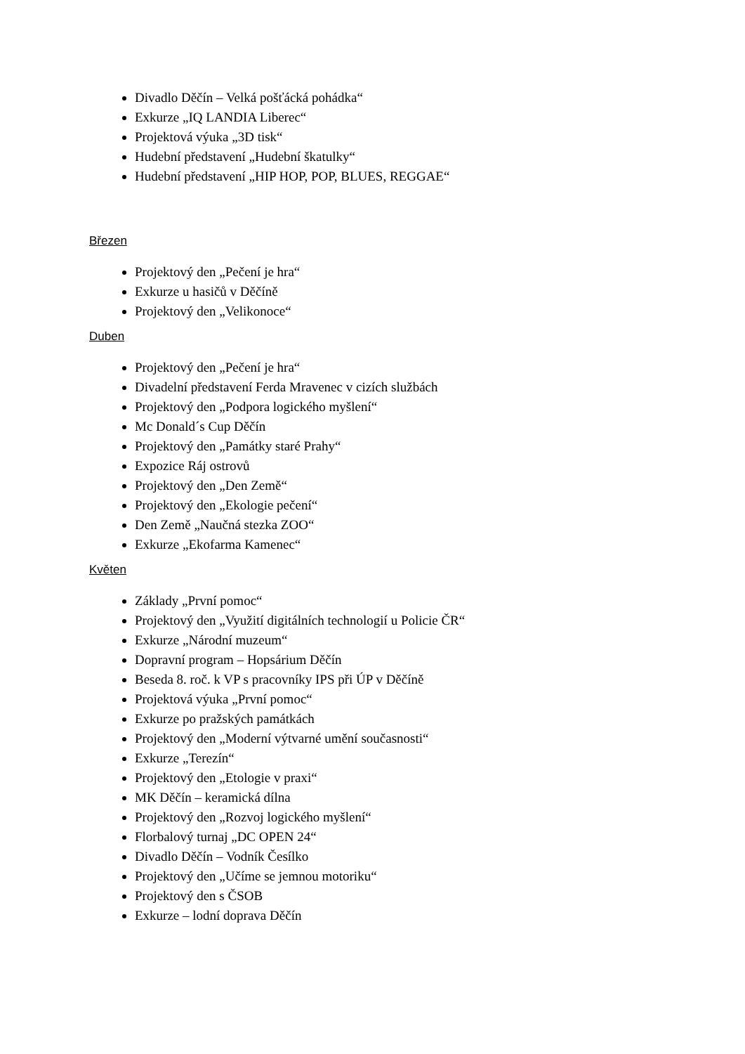Divadlo Děčín – Velká pošťácká pohádka“
Exkurze „IQ LANDIA Liberec“
Projektová výuka „3D tisk“
Hudební představení „Hudební škatulky“
Hudební představení „HIP HOP, POP, BLUES, REGGAE“
Březen
Projektový den „Pečení je hra“
Exkurze u hasičů v Děčíně
Projektový den „Velikonoce“
Duben
Projektový den „Pečení je hra“
Divadelní představení Ferda Mravenec v cizích službách
Projektový den „Podpora logického myšlení“
Mc Donald´s Cup Děčín
Projektový den „Památky staré Prahy“
Expozice Ráj ostrovů
Projektový den „Den Země“
Projektový den „Ekologie pečení“
Den Země „Naučná stezka ZOO“
Exkurze „Ekofarma Kamenec“
Květen
Základy „První pomoc“
Projektový den „Využití digitálních technologií u Policie ČR“
Exkurze „Národní muzeum“
Dopravní program – Hopsárium Děčín
Beseda 8. roč. k VP s pracovníky IPS při ÚP v Děčíně
Projektová výuka „První pomoc“
Exkurze po pražských památkách
Projektový den „Moderní výtvarné umění současnosti“
Exkurze „Terezín“
Projektový den „Etologie v praxi“
MK Děčín – keramická dílna
Projektový den „Rozvoj logického myšlení“
Florbalový turnaj „DC OPEN 24“
Divadlo Děčín – Vodník Česílko
Projektový den „Učíme se jemnou motoriku“
Projektový den s ČSOB
Exkurze – lodní doprava Děčín